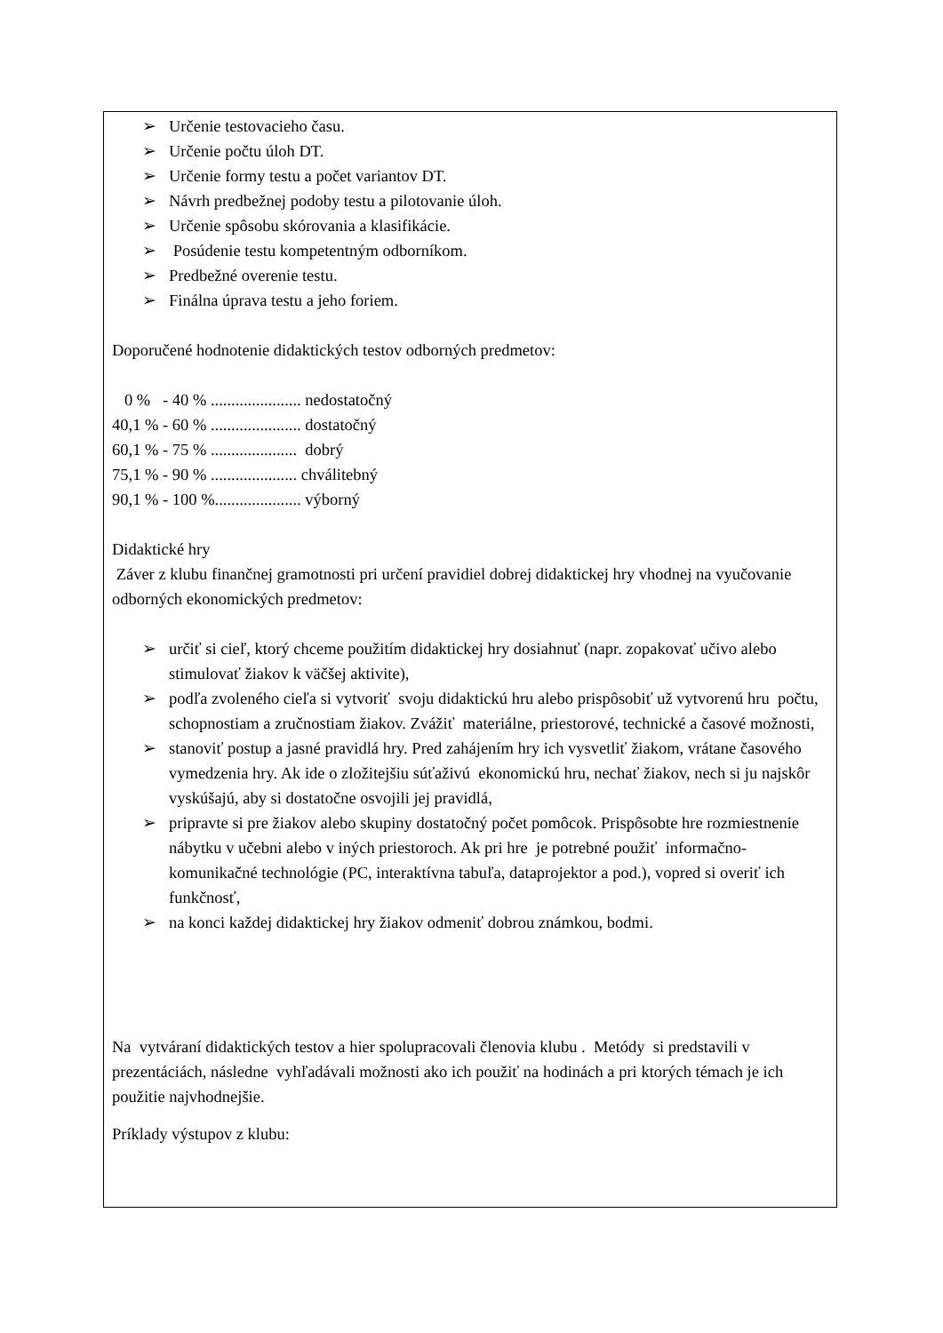➢ Určenie testovacieho času.
➢ Určenie počtu úloh DT.
➢ Určenie formy testu a počet variantov DT.
➢ Návrh predbežnej podoby testu a pilotovanie úloh.
➢ Určenie spôsobu skórovania a klasifikácie.
➢ Posúdenie testu kompetentným odborníkom.
➢ Predbežné overenie testu.
➢ Finálna úprava testu a jeho foriem.
Doporučené hodnotenie didaktických testov odborných predmetov:
0 % - 40 % ...................... nedostatočný
40,1 % - 60 % ...................... dostatočný
60,1 % - 75 % ..................... dobrý
75,1 % - 90 % ..................... chválitebný
90,1 % - 100 %..................... výborný
Didaktické hry
Záver z klubu finančnej gramotnosti pri určení pravidiel dobrej didaktickej hry vhodnej na vyučovanie odborných ekonomických predmetov:
➢ určiť si cieľ, ktorý chceme použitím didaktickej hry dosiahnuť (napr. zopakovať učivo alebo stimulovať žiakov k väčšej aktivite),
➢ podľa zvoleného cieľa si vytvoriť svoju didaktickú hru alebo prispôsobiť už vytvorenú hru počtu, schopnostiam a zručnostiam žiakov. Zvážiť materiálne, priestorové, technické a časové možnosti,
➢ stanoviť postup a jasné pravidlá hry. Pred zahájením hry ich vysvetliť žiakom, vrátane časového vymedzenia hry. Ak ide o zložitejšiu súťaživú ekonomickú hru, nechať žiakov, nech si ju najskôr vyskúšajú, aby si dostatočne osvojili jej pravidlá,
➢ pripravte si pre žiakov alebo skupiny dostatočný počet pomôcok. Prispôsobte hre rozmiestnenie nábytku v učebni alebo v iných priestoroch. Ak pri hre je potrebné použiť informačno-komunikačné technológie (PC, interaktívna tabuľa, dataprojektor a pod.), vopred si overiť ich funkčnosť,
➢ na konci každej didaktickej hry žiakov odmeniť dobrou známkou, bodmi.
Na vytváraní didaktických testov a hier spolupracovali členovia klubu . Metódy si predstavili v prezentáciách, následne vyhľadávali možnosti ako ich použiť na hodinách a pri ktorých témach je ich použitie najvhodnejšie.
Príklady výstupov z klubu: